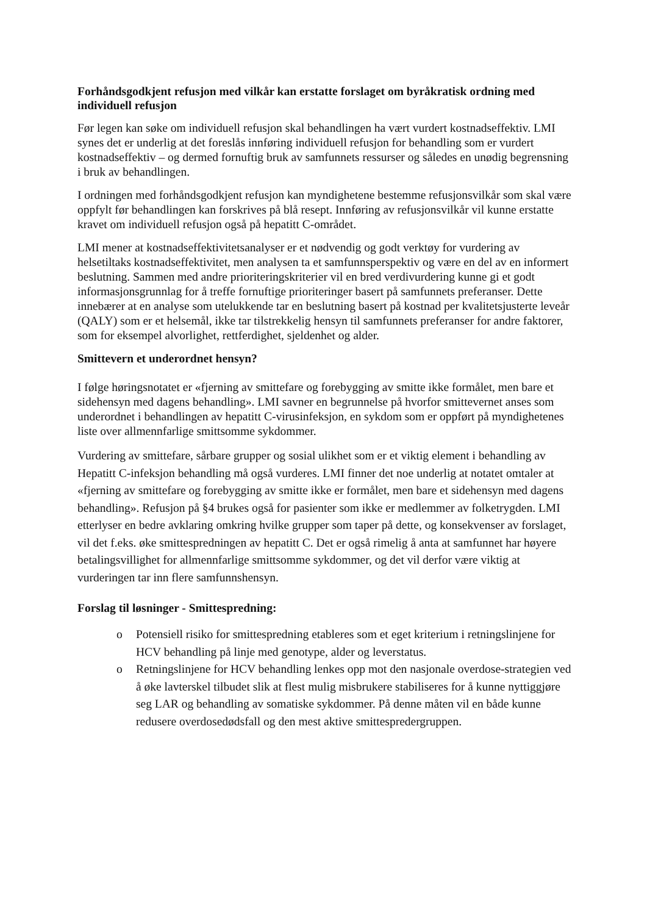Forhåndsgodkjent refusjon med vilkår kan erstatte forslaget om byråkratisk ordning med individuell refusjon
Før legen kan søke om individuell refusjon skal behandlingen ha vært vurdert kostnadseffektiv. LMI synes det er underlig at det foreslås innføring individuell refusjon for behandling som er vurdert kostnadseffektiv – og dermed fornuftig bruk av samfunnets ressurser og således en unødig begrensning i bruk av behandlingen.
I ordningen med forhåndsgodkjent refusjon kan myndighetene bestemme refusjonsvilkår som skal være oppfylt før behandlingen kan forskrives på blå resept. Innføring av refusjonsvilkår vil kunne erstatte kravet om individuell refusjon også på hepatitt C-området.
LMI mener at kostnadseffektivitetsanalyser er et nødvendig og godt verktøy for vurdering av helsetiltaks kostnadseffektivitet, men analysen ta et samfunnsperspektiv og være en del av en informert beslutning. Sammen med andre prioriteringskriterier vil en bred verdivurdering kunne gi et godt informasjonsgrunnlag for å treffe fornuftige prioriteringer basert på samfunnets preferanser. Dette innebærer at en analyse som utelukkende tar en beslutning basert på kostnad per kvalitetsjusterte leveår (QALY) som er et helsemål, ikke tar tilstrekkelig hensyn til samfunnets preferanser for andre faktorer, som for eksempel alvorlighet, rettferdighet, sjeldenhet og alder.
Smittevern et underordnet hensyn?
I følge høringsnotatet er «fjerning av smittefare og forebygging av smitte ikke formålet, men bare et sidehensyn med dagens behandling». LMI savner en begrunnelse på hvorfor smittevernet anses som underordnet i behandlingen av hepatitt C-virusinfeksjon, en sykdom som er oppført på myndighetenes liste over allmennfarlige smittsomme sykdommer.
Vurdering av smittefare, sårbare grupper og sosial ulikhet som er et viktig element i behandling av Hepatitt C-infeksjon behandling må også vurderes. LMI finner det noe underlig at notatet omtaler at «fjerning av smittefare og forebygging av smitte ikke er formålet, men bare et sidehensyn med dagens behandling». Refusjon på §4 brukes også for pasienter som ikke er medlemmer av folketrygden. LMI etterlyser en bedre avklaring omkring hvilke grupper som taper på dette, og konsekvenser av forslaget, vil det f.eks. øke smittespredningen av hepatitt C. Det er også rimelig å anta at samfunnet har høyere betalingsvillighet for allmennfarlige smittsomme sykdommer, og det vil derfor være viktig at vurderingen tar inn flere samfunnshensyn.
Forslag til løsninger - Smittespredning:
o Potensiell risiko for smittespredning etableres som et eget kriterium i retningslinjene for HCV behandling på linje med genotype, alder og leverstatus.
o Retningslinjene for HCV behandling lenkes opp mot den nasjonale overdose-strategien ved å øke lavterskel tilbudet slik at flest mulig misbrukere stabiliseres for å kunne nyttiggjøre seg LAR og behandling av somatiske sykdommer. På denne måten vil en både kunne redusere overdosedødsfall og den mest aktive smittespredergruppen.